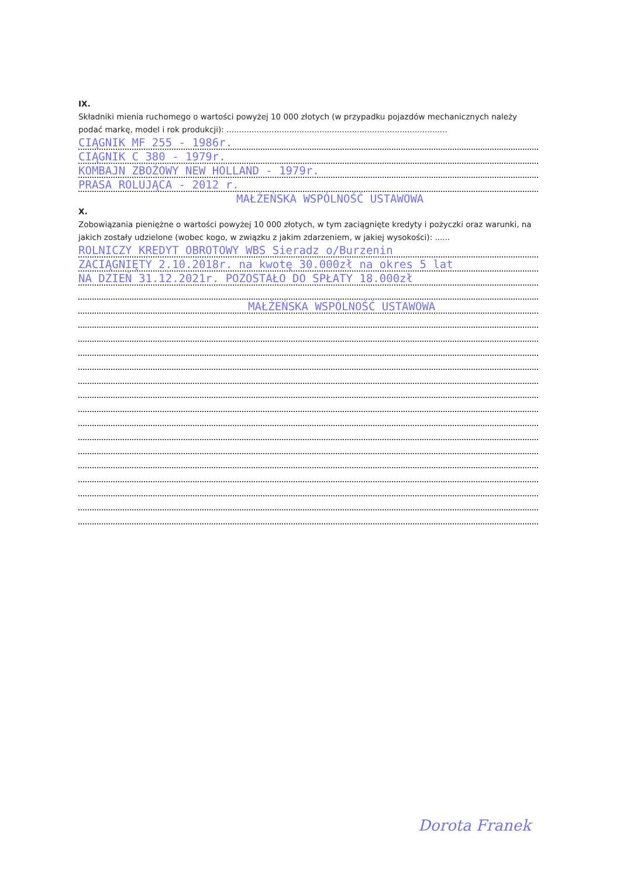IX.
Składniki mienia ruchomego o wartości powyżej 10 000 złotych (w przypadku pojazdów mechanicznych należy podać markę, model i rok produkcji): ........................................................................................
CIĄGNIK MF 255 - 1986r.
CIĄGNIK C 380 - 1979r.
KOMBAJN ZBOŻOWY NEW HOLLAND - 1979r.
PRASA ROLUJĄCA - 2012 r.
MAŁŻEŃSKA WSPÓLNOŚĆ USTAWOWA
X.
Zobowiązania pieniężne o wartości powyżej 10 000 złotych, w tym zaciągnięte kredyty i pożyczki oraz warunki, na jakich zostały udzielone (wobec kogo, w związku z jakim zdarzeniem, w jakiej wysokości): ......
ROLNICZY KREDYT OBROTOWY WBS Sieradz o/Burzenin
ZACIĄGNIĘTY 2.10.2018r. na kwotę 30.000zł na okres 5 lat
NA DZIEŃ 31.12.2021r. POZOSTAŁO DO SPŁATY 18.000zł
MAŁŻEŃSKA WSPÓLNOŚĆ USTAWOWA
Dorota Franek